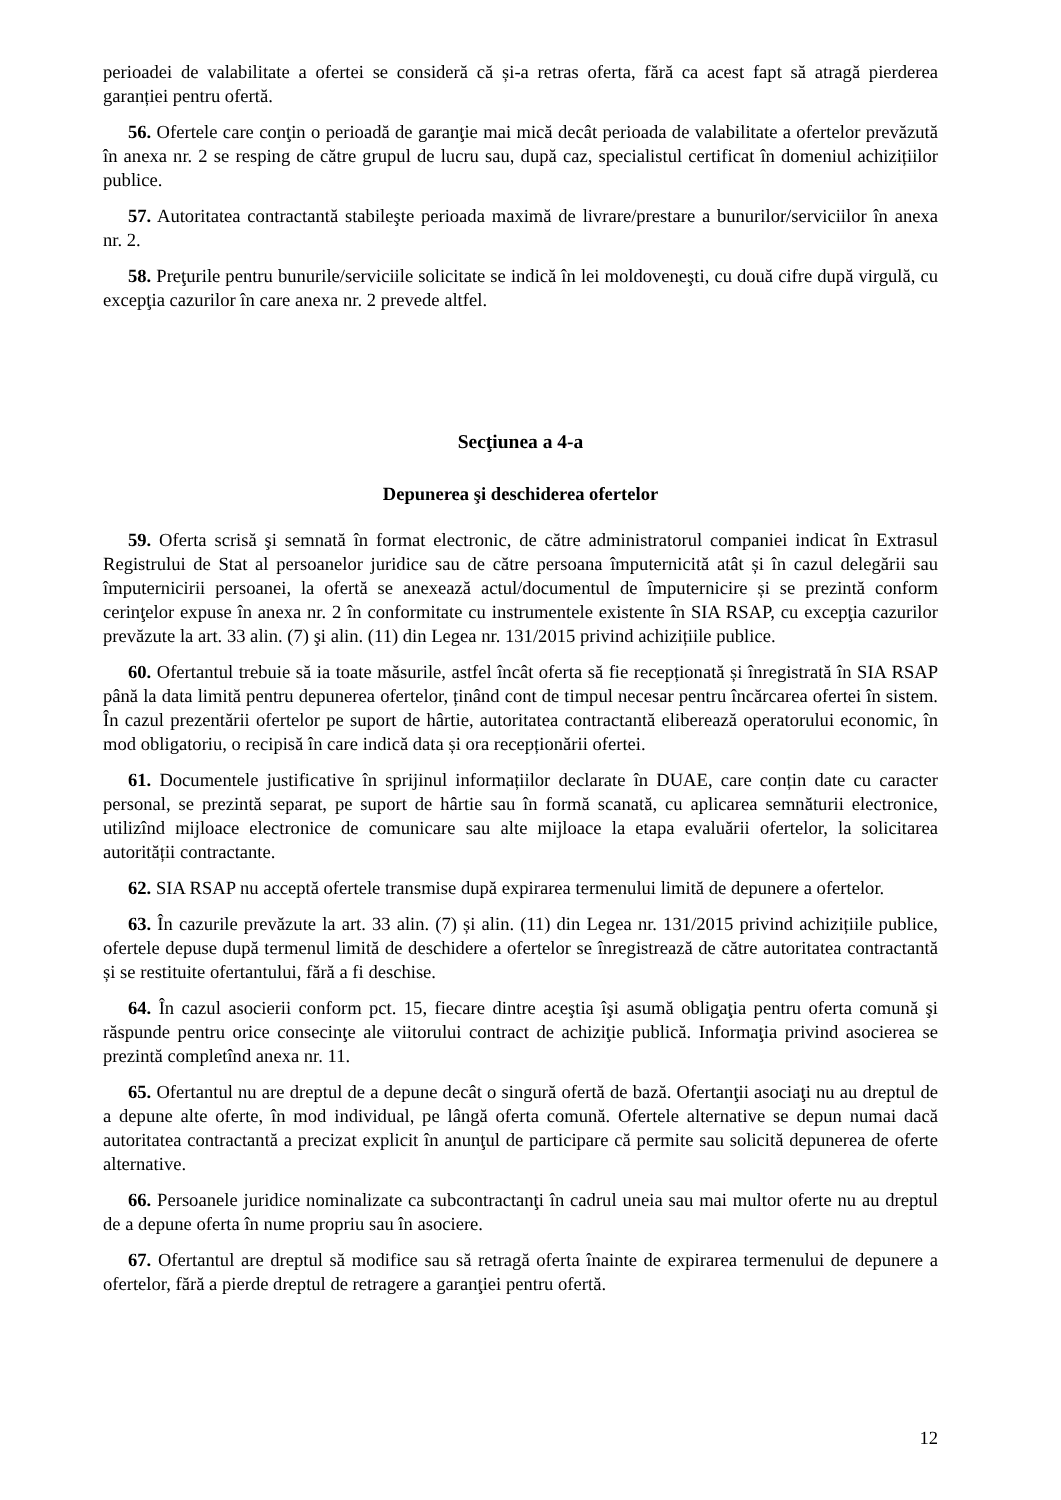perioadei de valabilitate a ofertei se consideră că și-a retras oferta, fără ca acest fapt să atragă pierderea garanției pentru ofertă.
56. Ofertele care conţin o perioadă de garanţie mai mică decât perioada de valabilitate a ofertelor prevăzută în anexa nr. 2 se resping de către grupul de lucru sau, după caz, specialistul certificat în domeniul achizițiilor publice.
57. Autoritatea contractantă stabileşte perioada maximă de livrare/prestare a bunurilor/serviciilor în anexa nr. 2.
58. Preţurile pentru bunurile/serviciile solicitate se indică în lei moldoveneşti, cu două cifre după virgulă, cu excepţia cazurilor în care anexa nr. 2 prevede altfel.
Secţiunea a 4-a
Depunerea şi deschiderea ofertelor
59. Oferta scrisă şi semnată în format electronic, de către administratorul companiei indicat în Extrasul Registrului de Stat al persoanelor juridice sau de către persoana împuternicită atât și în cazul delegării sau împuternicirii persoanei, la ofertă se anexează actul/documentul de împuternicire și se prezintă conform cerinţelor expuse în anexa nr. 2 în conformitate cu instrumentele existente în SIA RSAP, cu excepţia cazurilor prevăzute la art. 33 alin. (7) şi alin. (11) din Legea nr. 131/2015 privind achizițiile publice.
60. Ofertantul trebuie să ia toate măsurile, astfel încât oferta să fie recepționată și înregistrată în SIA RSAP până la data limită pentru depunerea ofertelor, ținând cont de timpul necesar pentru încărcarea ofertei în sistem. În cazul prezentării ofertelor pe suport de hârtie, autoritatea contractantă eliberează operatorului economic, în mod obligatoriu, o recipisă în care indică data și ora recepționării ofertei.
61. Documentele justificative în sprijinul informațiilor declarate în DUAE, care conțin date cu caracter personal, se prezintă separat, pe suport de hârtie sau în formă scanată, cu aplicarea semnăturii electronice, utilizînd mijloace electronice de comunicare sau alte mijloace la etapa evaluării ofertelor, la solicitarea autorității contractante.
62. SIA RSAP nu acceptă ofertele transmise după expirarea termenului limită de depunere a ofertelor.
63. În cazurile prevăzute la art. 33 alin. (7) și alin. (11) din Legea nr. 131/2015 privind achizițiile publice, ofertele depuse după termenul limită de deschidere a ofertelor se înregistrează de către autoritatea contractantă și se restituite ofertantului, fără a fi deschise.
64. În cazul asocierii conform pct. 15, fiecare dintre aceştia îşi asumă obligaţia pentru oferta comună şi răspunde pentru orice consecinţe ale viitorului contract de achiziţie publică. Informaţia privind asocierea se prezintă completînd anexa nr. 11.
65. Ofertantul nu are dreptul de a depune decât o singură ofertă de bază. Ofertanţii asociaţi nu au dreptul de a depune alte oferte, în mod individual, pe lângă oferta comună. Ofertele alternative se depun numai dacă autoritatea contractantă a precizat explicit în anunţul de participare că permite sau solicită depunerea de oferte alternative.
66. Persoanele juridice nominalizate ca subcontractanţi în cadrul uneia sau mai multor oferte nu au dreptul de a depune oferta în nume propriu sau în asociere.
67. Ofertantul are dreptul să modifice sau să retragă oferta înainte de expirarea termenului de depunere a ofertelor, fără a pierde dreptul de retragere a garanţiei pentru ofertă.
12